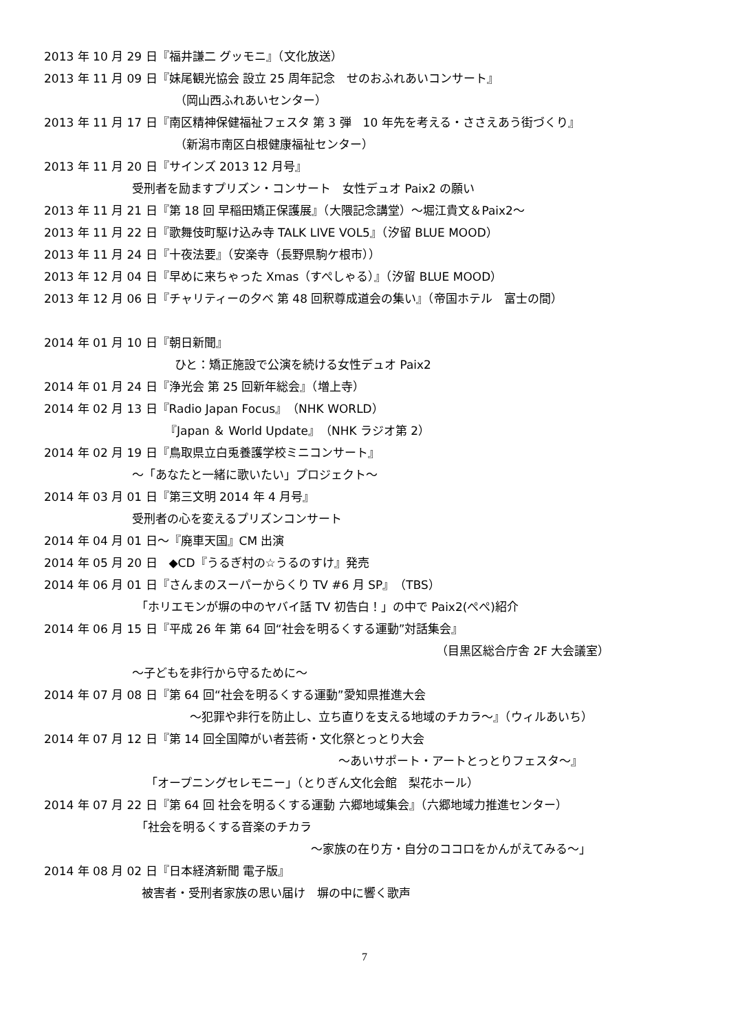2013 年 10 月 29 日『福井謙二 グッモニ』（文化放送）
2013 年 11 月 09 日『妹尾観光協会 設立 25 周年記念　せのおふれあいコンサート』
（岡山西ふれあいセンター）
2013 年 11 月 17 日『南区精神保健福祉フェスタ 第 3 弾　10 年先を考える・ささえあう街づくり』
（新潟市南区白根健康福祉センター）
2013 年 11 月 20 日『サインズ 2013 12 月号』
受刑者を励ますプリズン・コンサート　女性デュオ Paix2 の願い
2013 年 11 月 21 日『第 18 回 早稲田矯正保護展』（大隈記念講堂）～堀江貴文＆Paix2～
2013 年 11 月 22 日『歌舞伎町駆け込み寺 TALK LIVE VOL5』（汐留 BLUE MOOD）
2013 年 11 月 24 日『十夜法要』（安楽寺（長野県駒ケ根市））
2013 年 12 月 04 日『早めに来ちゃった Xmas（すぺしゃる）』（汐留 BLUE MOOD）
2013 年 12 月 06 日『チャリティーの夕べ 第 48 回釈尊成道会の集い』（帝国ホテル　富士の間）
2014 年 01 月 10 日『朝日新聞』
ひと：矯正施設で公演を続ける女性デュオ Paix2
2014 年 01 月 24 日『浄光会 第 25 回新年総会』（増上寺）
2014 年 02 月 13 日『Radio Japan Focus』（NHK WORLD）
『Japan ＆ World Update』（NHK ラジオ第 2）
2014 年 02 月 19 日『鳥取県立白兎養護学校ミニコンサート』
～「あなたと一緒に歌いたい」プロジェクト～
2014 年 03 月 01 日『第三文明 2014 年 4 月号』
受刑者の心を変えるプリズンコンサート
2014 年 04 月 01 日～『廃車天国』CM 出演
2014 年 05 月 20 日　◆CD『うるぎ村の☆うるのすけ』発売
2014 年 06 月 01 日『さんまのスーパーからくり TV #6 月 SP』（TBS）
「ホリエモンが塀の中のヤバイ話 TV 初告白！」の中で Paix2(ぺぺ)紹介
2014 年 06 月 15 日『平成 26 年 第 64 回“社会を明るくする運動”対話集会』
（目黒区総合庁舎 2F 大会議室）
～子どもを非行から守るために～
2014 年 07 月 08 日『第 64 回“社会を明るくする運動”愛知県推進大会
～犯罪や非行を防止し、立ち直りを支える地域のチカラ～』（ウィルあいち）
2014 年 07 月 12 日『第 14 回全国障がい者芸術・文化祭とっとり大会
～あいサポート・アートとっとりフェスタ～』
「オープニングセレモニー」（とりぎん文化会館　梨花ホール）
2014 年 07 月 22 日『第 64 回 社会を明るくする運動 六郷地域集会』（六郷地域力推進センター）
「社会を明るくする音楽のチカラ
～家族の在り方・自分のココロをかんがえてみる～」
2014 年 08 月 02 日『日本経済新聞 電子版』
被害者・受刑者家族の思い届け　塀の中に響く歌声
7